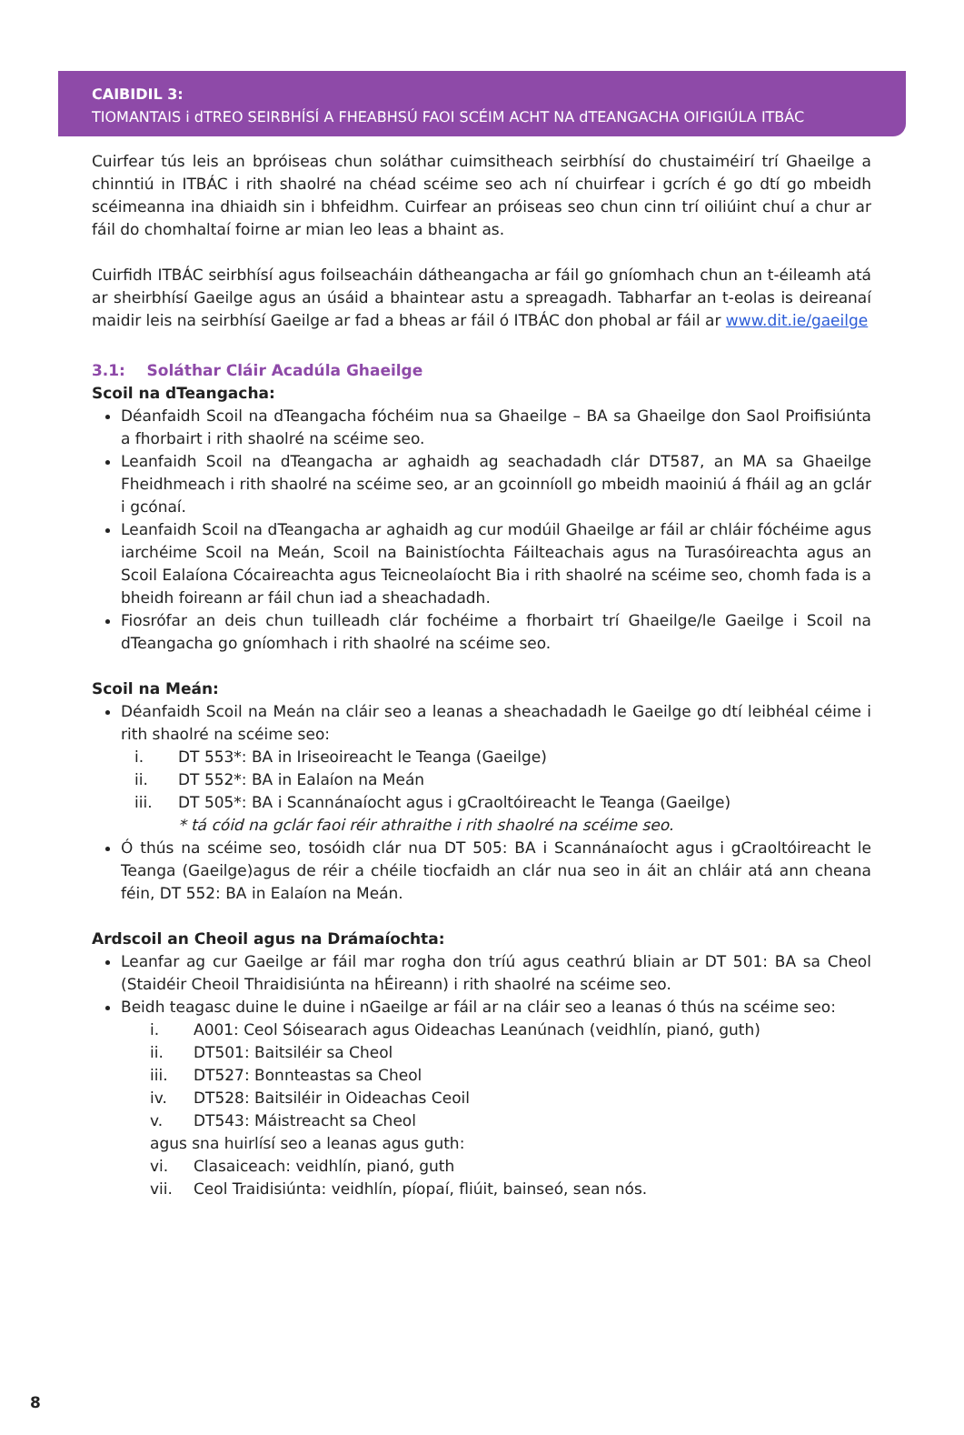CAIBIDIL 3:
TIOMANTAIS i dTREO SEIRBHÍSÍ A FHEABHSÚ FAOI SCÉIM ACHT NA dTEANGACHA OIFIGIÚLA ITBÁC
Cuirfear tús leis an bpróiseas chun soláthar cuimsitheach seirbhísí do chustaiméirí trí Ghaeilge a chinntiú in ITBÁC i rith shaolré na chéad scéime seo ach ní chuirfear i gcrích é go dtí go mbeidh scéimeanna ina dhiaidh sin i bhfeidhm. Cuirfear an próiseas seo chun cinn trí oiliúint chuí a chur ar fáil do chomhaltaí foirne ar mian leo leas a bhaint as.
Cuirfidh ITBÁC seirbhísí agus foilseacháin dátheangacha ar fáil go gníomhach chun an t-éileamh atá ar sheirbhísí Gaeilge agus an úsáid a bhaintear astu a spreagadh. Tabharfar an t-eolas is deireanaí maidir leis na seirbhísí Gaeilge ar fad a bheas ar fáil ó ITBÁC don phobal ar fáil ar www.dit.ie/gaeilge
3.1: Soláthar Cláir Acadúla Ghaeilge
Scoil na dTeangacha:
Déanfaidh Scoil na dTeangacha fóchéim nua sa Ghaeilge – BA sa Ghaeilge don Saol Proifisiúnta a fhorbairt i rith shaolré na scéime seo.
Leanfaidh Scoil na dTeangacha ar aghaidh ag seachadadh clár DT587, an MA sa Ghaeilge Fheidhmeach i rith shaolré na scéime seo, ar an gcoinníoll go mbeidh maoiniú á fháil ag an gclár i gcónaí.
Leanfaidh Scoil na dTeangacha ar aghaidh ag cur modúil Ghaeilge ar fáil ar chláir fóchéime agus iarchéime Scoil na Meán, Scoil na Bainistíochta Fáilteachais agus na Turasóireachta agus an Scoil Ealaíona Cócaireachta agus Teicneolaíocht Bia i rith shaolré na scéime seo, chomh fada is a bheidh foireann ar fáil chun iad a sheachadadh.
Fiosrófar an deis chun tuilleadh clár fochéime a fhorbairt trí Ghaeilge/le Gaeilge i Scoil na dTeangacha go gníomhach i rith shaolré na scéime seo.
Scoil na Meán:
Déanfaidh Scoil na Meán na cláir seo a leanas a sheachadadh le Gaeilge go dtí leibhéal céime i rith shaolré na scéime seo:
i. DT 553*: BA in Iriseoireacht le Teanga (Gaeilge)
ii. DT 552*: BA in Ealaíon na Meán
iii. DT 505*: BA i Scannánaíocht agus i gCraoltóireacht le Teanga (Gaeilge)
* tá cóid na gclár faoi réir athraithe i rith shaolré na scéime seo.
Ó thús na scéime seo, tosóidh clár nua DT 505: BA i Scannánaíocht agus i gCraoltóireacht le Teanga (Gaeilge)agus de réir a chéile tiocfaidh an clár nua seo in áit an chláir atá ann cheana féin, DT 552: BA in Ealaíon na Meán.
Ardscoil an Cheoil agus na Drámaíochta:
Leanfar ag cur Gaeilge ar fáil mar rogha don tríú agus ceathrú bliain ar DT 501: BA sa Cheol (Staidéir Cheoil Thraidisiúnta na hÉireann) i rith shaolré na scéime seo.
Beidh teagasc duine le duine i nGaeilge ar fáil ar na cláir seo a leanas ó thús na scéime seo:
i. A001: Ceol Sóisearach agus Oideachas Leanúnach (veidhlín, pianó, guth)
ii. DT501: Baitsiléir sa Cheol
iii. DT527: Bonnteastas sa Cheol
iv. DT528: Baitsiléir in Oideachas Ceoil
v. DT543: Máistreacht sa Cheol
agus sna huirlísí seo a leanas agus guth:
vi. Clasaiceach: veidhlín, pianó, guth
vii. Ceol Traidisiúnta: veidhlín, píopaí, fliúit, bainseó, sean nós.
8